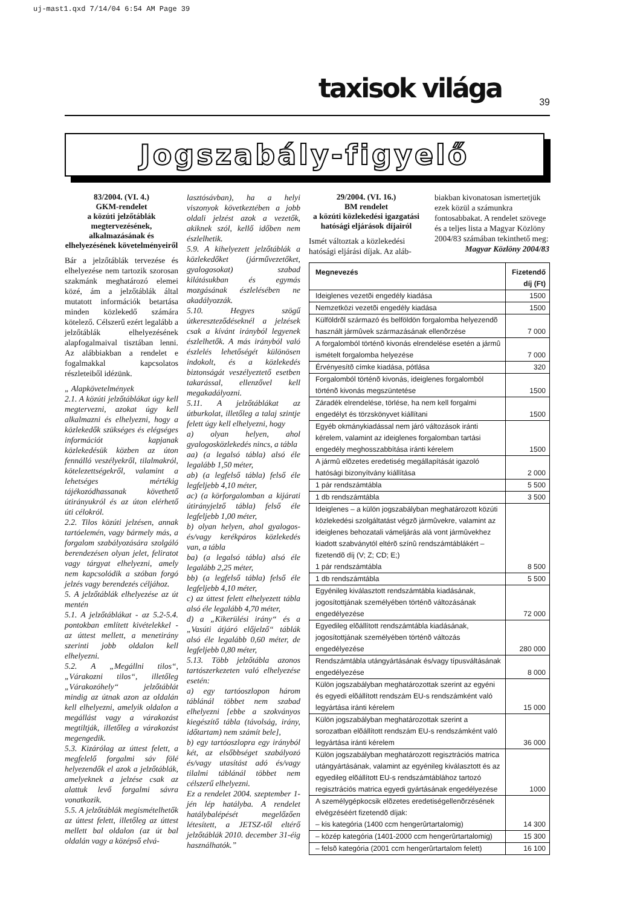uj-mast1.qxd 7/14/04 6:54 AM Page 39
taxisok világa 39
Jogszabály-figyelő
83/2004. (VI. 4.)
GKM-rendelet
a közúti jelzőtáblák megtervezésének, alkalmazásának és elhelyezésének követelményeiről
Bár a jelzőtáblák tervezése és elhelyezése nem tartozik szorosan szakmánk meghatározó elemei közé, ám a jelzőtáblák által mutatott információk betartása minden közlekedő számára kötelező. Célszerű ezért legalább a jelzőtáblák elhelyezésének alapfogalmaival tisztában lenni. Az alábbiakban a rendelet e fogalmakkal kapcsolatos részleteiből idézünk.
„ Alapkövetelmények
2.1. A közúti jelzőtáblákat úgy kell megtervezni, azokat úgy kell alkalmazni és elhelyezni, hogy a közlekedők szükséges és elégséges információt kapjanak közlekedésük közben az úton fennálló veszélyekről, tilalmakról, kötelezettségekről, valamint a lehetséges mértékig tájékozódhassanak követhető útirányukról és az úton elérhető úti célokról.
2.2. Tilos közúti jelzésen, annak tartóelemén, vagy bármely más, a forgalom szabályozására szolgáló berendezésen olyan jelet, feliratot vagy tárgyat elhelyezni, amely nem kapcsolódik a szóban forgó jelzés vagy berendezés céljához.
5. A jelzőtáblák elhelyezése az út mentén
5.1. A jelzőtáblákat - az 5.2-5.4. pontokban említett kivételekkel - az úttest mellett, a menetirány szerinti jobb oldalon kell elhelyezni.
5.2. A „Megállni tilos“, „Várakozni tilos“, illetőleg „Várakozóhely“ jelzőtáblát mindig az útnak azon az oldalán kell elhelyezni, amelyik oldalon a megállást vagy a várakozást megtiltják, illetőleg a várakozást megengedik.
5.3. Kizárólag az úttest felett, a megfelelő forgalmi sáv fölé helyezendők el azok a jelzőtáblák, amelyeknek a jelzése csak az alattuk levő forgalmi sávra vonatkozik.
5.5. A jelzőtáblák megismételhetők az úttest felett, illetőleg az úttest mellett bal oldalon (az út bal oldalán vagy a középső elvá-
lasztósávban), ha a helyi viszonyok következtében a jobb oldali jelzést azok a vezetők, akiknek szól, kellő időben nem észlelhetik.
5.9. A kihelyezett jelzőtáblák a közlekedőket (járművezetőket, gyalogosokat) szabad kilátásukban és egymás mozgásának észlelésében ne akadályozzák.
5.10. Hegyes szögű útkereszteződéseknél a jelzések csak a kívánt irányból legyenek észlelhetők. A más irányból való észlelés lehetőségét különösen indokolt, és a közlekedés biztonságát veszélyeztető esetben takarással, ellenzővel kell megakadályozni.
5.11. A jelzőtáblákat az útburkolat, illetőleg a talaj szintje felett úgy kell elhelyezni, hogy
a) olyan helyen, ahol gyalogosközlekedés nincs, a tábla
aa) (a legalsó tábla) alsó éle legalább 1,50 méter,
ab) (a legfelső tábla) felső éle legfeljebb 4,10 méter,
ac) (a körforgalomban a kijárati útirányjelző tábla) felső éle legfeljebb 1,00 méter,
b) olyan helyen, ahol gyalogos- és/vagy kerékpáros közlekedés van, a tábla
ba) (a legalsó tábla) alsó éle legalább 2,25 méter,
bb) (a legfelső tábla) felső éle legfeljebb 4,10 méter,
c) az úttest felett elhelyezett tábla alsó éle legalább 4,70 méter,
d) a „Kikerülési irány“ és a „Vasúti átjáró előjelző“ táblák alsó éle legalább 0,60 méter, de legfeljebb 0,80 méter,
5.13. Több jelzőtábla azonos tartószerkezeten való elhelyezése esetén:
a) egy tartóoszlopon három táblánál többet nem szabad elhelyezni [ebbe a szokványos kiegészítő tábla (távolság, irány, időtartam) nem számít bele],
b) egy tartóoszlopra egy irányból két, az elsőbbséget szabályozó és/vagy utasítást adó és/vagy tilalmi táblánál többet nem célszerű elhelyezni.
Ez a rendelet 2004. szeptember 1-jén lép hatályba. A rendelet hatálybalépését megelőzően létesített, a JETSZ-től eltérő jelzőtáblák 2010. december 31-éig használhatók.”
29/2004. (VI. 16.)
BM rendelet
a közúti közlekedési igazgatási hatósági eljárások díjairól
Ismét változtak a közlekedési hatósági eljárási díjak. Az aláb-
biakban kivonatosan ismertetjük ezek közül a számunkra fontosabbakat. A rendelet szövege és a teljes lista a Magyar Közlöny 2004/83 számában tekinthető meg:
Magyar Közlöny 2004/83
| Megnevezés | Fizetendő díj (Ft) |
| --- | --- |
| Ideiglenes vezetõi engedély kiadása | 1500 |
| Nemzetközi vezetõi engedély kiadása | 1500 |
| Külföldrõl származó és belföldön forgalomba helyezendõ használt jármûvek származásának ellenõrzése | 7 000 |
| A forgalomból történõ kivonás elrendelése esetén a jármû ismételt forgalomba helyezése | 7 000 |
| Érvényesítõ címke kiadása, pótlása | 320 |
| Forgalomból történõ kivonás, ideiglenes forgalomból történõ kivonás megszüntetése | 1500 |
| Záradék elrendelése, törlése, ha nem kell forgalmi engedélyt és törzskönyvet kiállítani | 1500 |
| Egyéb okmánykiadással nem járó változások iránti kérelem, valamint az ideiglenes forgalomban tartási engedély meghosszabbítása iránti kérelem | 1500 |
| A jármû elõzetes eredetiség megállapítását igazoló hatósági bizonyítvány kiállítása | 2 000 |
| 1 pár rendszámtábla | 5 500 |
| 1 db rendszámtábla | 3 500 |
| Ideiglenes – a külön jogszabályban meghatározott közúti közlekedési szolgáltatást végzõ jármûvekre, valamint az ideiglenes behozatali vámeljárás alá vont jármûvekhez kiadott szabványtól eltérõ színû rendszámtáblákért – fizetendõ díj (V; Z; CD; E;) 1 pár rendszámtábla | 8 500 |
| 1 db rendszámtábla | 5 500 |
| Egyénileg kiválasztott rendszámtábla kiadásának, jogosítottjának személyében történõ változásának engedélyezése | 72 000 |
| Egyedileg elõállított rendszámtábla kiadásának, jogosítottjának személyében történõ változás engedélyezése | 280 000 |
| Rendszámtábla utángyártásának és/vagy típusváltásának engedélyezése | 8 000 |
| Külön jogszabályban meghatározottak szerint az egyéni és egyedi elõállított rendszám EU-s rendszámként való legyártása iránti kérelem | 15 000 |
| Külön jogszabályban meghatározottak szerint a sorozatban elõállított rendszám EU-s rendszámként való legyártása iránti kérelem | 36 000 |
| Külön jogszabályban meghatározott regisztrációs matrica utángyártásának, valamint az egyénileg kiválasztott és az egyedileg elõállított EU-s rendszámtáblához tartozó regisztrációs matrica egyedi gyártásának engedélyezése | 1000 |
| A személygépkocsik elõzetes eredetiségellenõrzésének elvégzéséért fizetendõ díjak: – kis kategória (1400 ccm hengerûrtartalomig) | 14 300 |
| – közép kategória (1401-2000 ccm hengerûrtartalomig) | 15 300 |
| – felsõ kategória (2001 ccm hengerûrtartalom felett) | 16 100 |